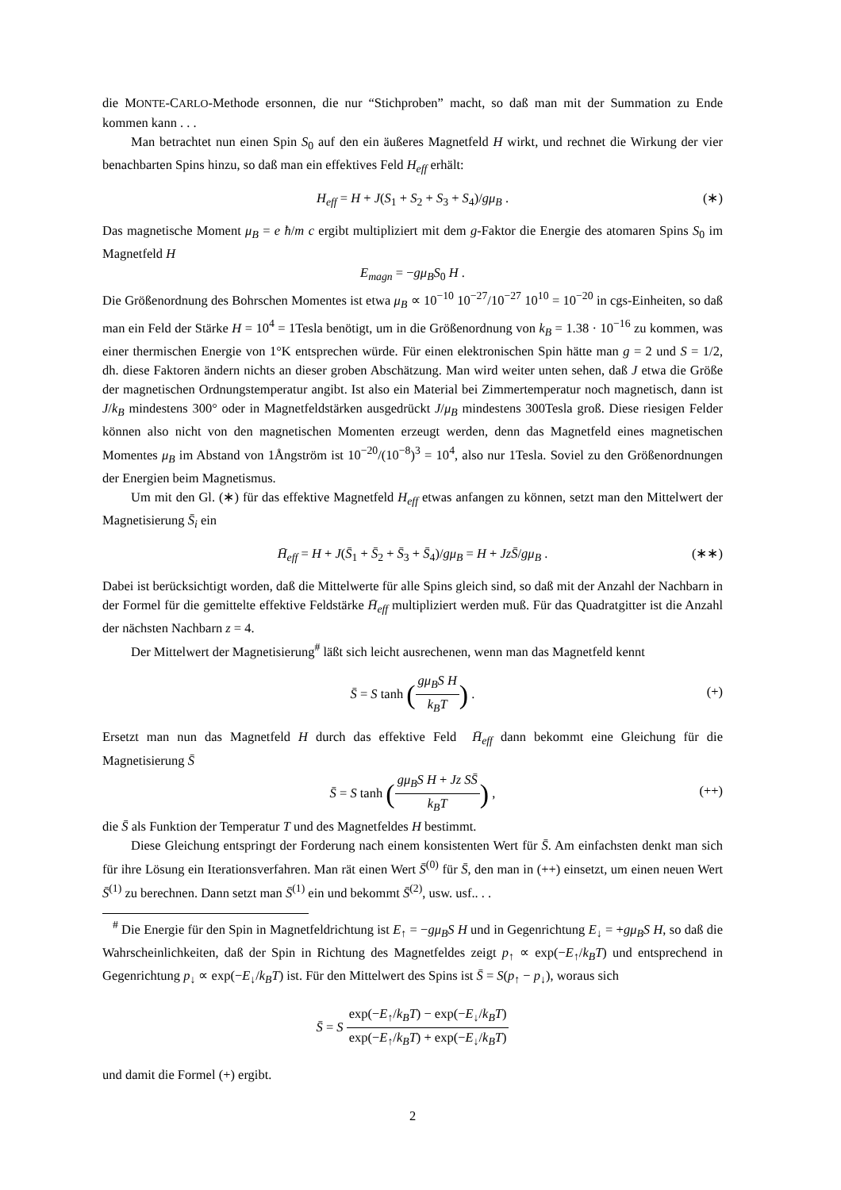die MONTE-CARLO-Methode ersonnen, die nur “Stichproben” macht, so daß man mit der Summation zu Ende kommen kann . . .
Man betrachtet nun einen Spin S<sub>0</sub> auf den ein äußeres Magnetfeld H wirkt, und rechnet die Wirkung der vier benachbarten Spins hinzu, so daß man ein effektives Feld H<sub>eff</sub> erhält:
H<sub>eff</sub> = H + J(S<sub>1</sub> + S<sub>2</sub> + S<sub>3</sub> + S<sub>4</sub>)/gμ<sub>B</sub> . (∗)
Das magnetische Moment μ<sub>B</sub> = e ħ/m c ergibt multipliziert mit dem g-Faktor die Energie des atomaren Spins S<sub>0</sub> im Magnetfeld H
E<sub>magn</sub> = −gμ<sub>B</sub>S<sub>0</sub> H .
Die Größenordnung des Bohrschen Momentes ist etwa μ<sub>B</sub> ∝ 10<sup>−10</sup> 10<sup>−27</sup>/10<sup>−27</sup> 10<sup>10</sup> = 10<sup>−20</sup> in cgs-Einheiten, so daß man ein Feld der Stärke H = 10<sup>4</sup> = 1Tesla benötigt, um in die Größenordnung von k<sub>B</sub> = 1.38 · 10<sup>−16</sup> zu kommen, was einer thermischen Energie von 1°K entsprechen würde. Für einen elektronischen Spin hätte man g = 2 und S = 1/2, dh. diese Faktoren ändern nichts an dieser groben Abschätzung. Man wird weiter unten sehen, daß J etwa die Größe der magnetischen Ordnungstemperatur angibt. Ist also ein Material bei Zimmertemperatur noch magnetisch, dann ist J/k<sub>B</sub> mindestens 300° oder in Magnetfeldstärken ausgedrückt J/μ<sub>B</sub> mindestens 300Tesla groß. Diese riesigen Felder können also nicht von den magnetischen Momenten erzeugt werden, denn das Magnetfeld eines magnetischen Momentes μ<sub>B</sub> im Abstand von 1Ångström ist 10<sup>−20</sup>/(10<sup>−8</sup>)<sup>3</sup> = 10<sup>4</sup>, also nur 1Tesla. Soviel zu den Größenordnungen der Energien beim Magnetismus.
Um mit den Gl. (∗) für das effektive Magnetfeld H<sub>eff</sub> etwas anfangen zu können, setzt man den Mittelwert der Magnetisierung S̄<sub>i</sub> ein
H̄<sub>eff</sub> = H + J(S̄<sub>1</sub> + S̄<sub>2</sub> + S̄<sub>3</sub> + S̄<sub>4</sub>)/gμ<sub>B</sub> = H + JzS̄/gμ<sub>B</sub> . (∗∗)
Dabei ist berücksichtigt worden, daß die Mittelwerte für alle Spins gleich sind, so daß mit der Anzahl der Nachbarn in der Formel für die gemittelte effektive Feldstärke H̄<sub>eff</sub> multipliziert werden muß. Für das Quadratgitter ist die Anzahl der nächsten Nachbarn z = 4.
Der Mittelwert der Magnetisierung<sup>#</sup> läßt sich leicht ausrechenen, wenn man das Magnetfeld kennt
S̄ = S tanh (gμ<sub>B</sub>S H k<sub>B</sub>T) .
(+)
Ersetzt man nun das Magnetfeld H durch das effektive Feld H̄<sub>eff</sub> dann bekommt eine Gleichung für die Magnetisierung S̄
S̄ = S tanh (gμ<sub>B</sub>S H + Jz SS̄ k<sub>B</sub>T) ,
(++)
die S̄ als Funktion der Temperatur T und des Magnetfeldes H bestimmt.
Diese Gleichung entspringt der Forderung nach einem konsistenten Wert für S̄. Am einfachsten denkt man sich für ihre Lösung ein Iterationsverfahren. Man rät einen Wert S̄<sup>(0)</sup> für S̄, den man in (++) einsetzt, um einen neuen Wert S̄<sup>(1)</sup> zu berechnen. Dann setzt man S̄<sup>(1)</sup> ein und bekommt S̄<sup>(2)</sup>, usw. usf.. . .
<sup>#</sup> Die Energie für den Spin in Magnetfeldrichtung ist E<sub>↑</sub> = −gμ<sub>B</sub>S H und in Gegenrichtung E<sub>↓</sub> = +gμ<sub>B</sub>S H, so daß die Wahrscheinlichkeiten, daß der Spin in Richtung des Magnetfeldes zeigt p<sub>↑</sub> ∝ exp(−E<sub>↑</sub>/k<sub>B</sub>T) und entsprechend in Gegenrichtung p<sub>↓</sub> ∝ exp(−E<sub>↓</sub>/k<sub>B</sub>T) ist. Für den Mittelwert des Spins ist S̄ = S(p<sub>↑</sub> − p<sub>↓</sub>), woraus sich
S̄ = S exp(−E<sub>↑</sub>/k<sub>B</sub>T) − exp(−E<sub>↓</sub>/k<sub>B</sub>T) exp(−E<sub>↑</sub>/k<sub>B</sub>T) + exp(−E<sub>↓</sub>/k<sub>B</sub>T)
und damit die Formel (+) ergibt.
2